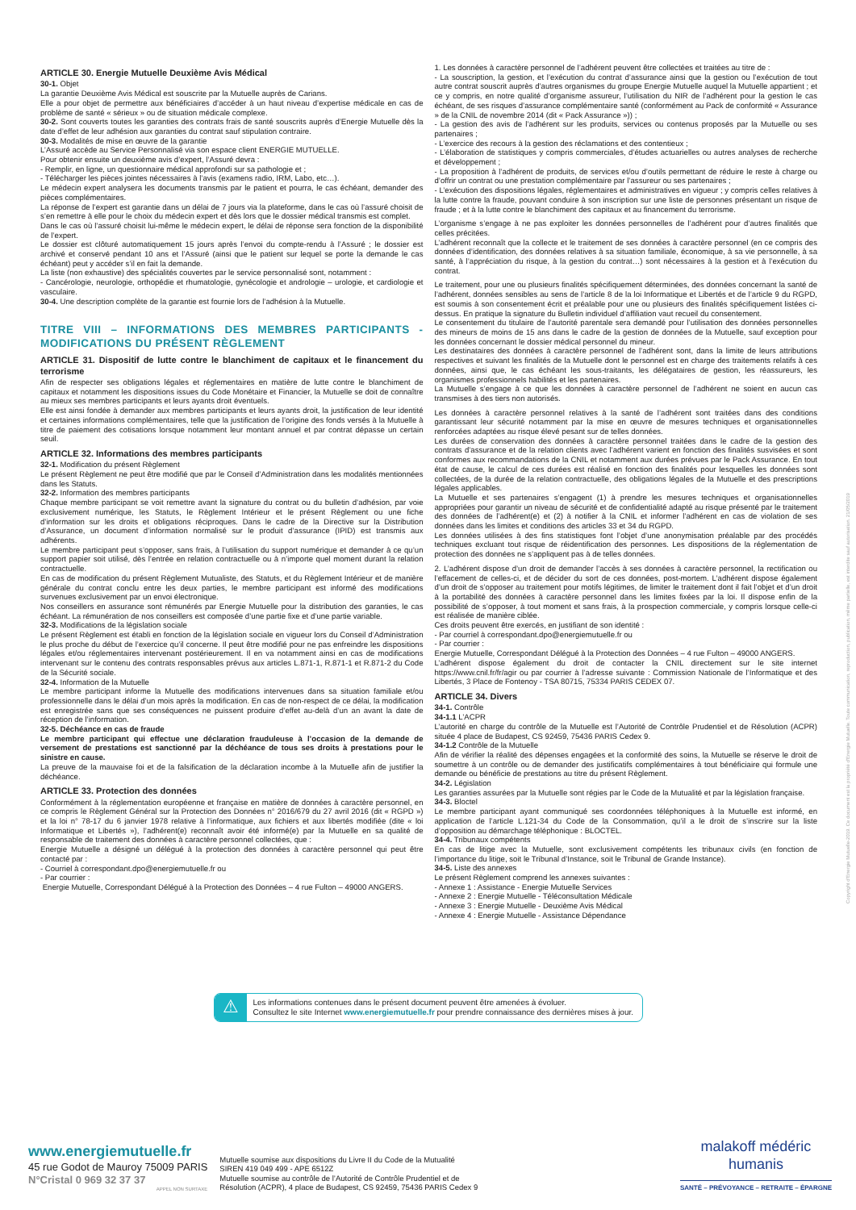ARTICLE 30. Energie Mutuelle Deuxième Avis Médical
30-1. Objet
La garantie Deuxième Avis Médical est souscrite par la Mutuelle auprès de Carians.
Elle a pour objet de permettre aux bénéficiaires d’accéder à un haut niveau d’expertise médicale en cas de problème de santé « sérieux » ou de situation médicale complexe.
30-2. Sont couverts toutes les garanties des contrats frais de santé souscrits auprès d’Energie Mutuelle dès la date d’effet de leur adhésion aux garanties du contrat sauf stipulation contraire.
30-3. Modalités de mise en œuvre de la garantie
L’Assuré accède au Service Personnalisé via son espace client ENERGIE MUTUELLE.
Pour obtenir ensuite un deuxième avis d’expert, l’Assuré devra :
- Remplir, en ligne, un questionnaire médical approfondi sur sa pathologie et ;
- Télécharger les pièces jointes nécessaires à l’avis (examens radio, IRM, Labo, etc…).
Le médecin expert analysera les documents transmis par le patient et pourra, le cas échéant, demander des pièces complémentaires.
La réponse de l’expert est garantie dans un délai de 7 jours via la plateforme, dans le cas où l’assuré choisit de s’en remettre à elle pour le choix du médecin expert et dès lors que le dossier médical transmis est complet.
Dans le cas où l’assuré choisit lui-même le médecin expert, le délai de réponse sera fonction de la disponibilité de l’expert.
Le dossier est clôturé automatiquement 15 jours après l’envoi du compte-rendu à l’Assuré ; le dossier est archivé et conservé pendant 10 ans et l’Assuré (ainsi que le patient sur lequel se porte la demande le cas échéant) peut y accéder s’il en fait la demande.
La liste (non exhaustive) des spécialités couvertes par le service personnalisé sont, notamment :
- Cancérologie, neurologie, orthopédie et rhumatologie, gynécologie et andrologie – urologie, et cardiologie et vasculaire.
30-4. Une description complète de la garantie est fournie lors de l’adhésion à la Mutuelle.
TITRE VIII – INFORMATIONS DES MEMBRES PARTICIPANTS - MODIFICATIONS DU PRÉSENT RÈGLEMENT
ARTICLE 31. Dispositif de lutte contre le blanchiment de capitaux et le financement du terrorisme
Afin de respecter ses obligations légales et réglementaires en matière de lutte contre le blanchiment de capitaux et notamment les dispositions issues du Code Monétaire et Financier, la Mutuelle se doit de connaître au mieux ses membres participants et leurs ayants droit éventuels.
Elle est ainsi fondée à demander aux membres participants et leurs ayants droit, la justification de leur identité et certaines informations complémentaires, telle que la justification de l’origine des fonds versés à la Mutuelle à titre de paiement des cotisations lorsque notamment leur montant annuel et par contrat dépasse un certain seuil.
ARTICLE 32. Informations des membres participants
32-1. Modification du présent Règlement
Le présent Règlement ne peut être modifié que par le Conseil d’Administration dans les modalités mentionnées dans les Statuts.
32-2. Information des membres participants
Chaque membre participant se voit remettre avant la signature du contrat ou du bulletin d’adhésion, par voie exclusivement numérique, les Statuts, le Règlement Intérieur et le présent Règlement ou une fiche d’information sur les droits et obligations réciproques. Dans le cadre de la Directive sur la Distribution d’Assurance, un document d’information normalisé sur le produit d’assurance (IPID) est transmis aux adhérents.
Le membre participant peut s’opposer, sans frais, à l’utilisation du support numérique et demander à ce qu’un support papier soit utilisé, dès l’entrée en relation contractuelle ou à n’importe quel moment durant la relation contractuelle.
En cas de modification du présent Règlement Mutualiste, des Statuts, et du Règlement Intérieur et de manière générale du contrat conclu entre les deux parties, le membre participant est informé des modifications survenues exclusivement par un envoi électronique.
Nos conseillers en assurance sont rémunérés par Energie Mutuelle pour la distribution des garanties, le cas échéant. La rémunération de nos conseillers est composée d’une partie fixe et d’une partie variable.
32-3. Modifications de la législation sociale
Le présent Règlement est établi en fonction de la législation sociale en vigueur lors du Conseil d’Administration le plus proche du début de l’exercice qu’il concerne. Il peut être modifié pour ne pas enfreindre les dispositions légales et/ou réglementaires intervenant postérieurement. Il en va notamment ainsi en cas de modifications intervenant sur le contenu des contrats responsables prévus aux articles L.871-1, R.871-1 et R.871-2 du Code de la Sécurité sociale.
32-4. Information de la Mutuelle
Le membre participant informe la Mutuelle des modifications intervenues dans sa situation familiale et/ou professionnelle dans le délai d’un mois après la modification. En cas de non-respect de ce délai, la modification est enregistrée sans que ses conséquences ne puissent produire d’effet au-delà d’un an avant la date de réception de l’information.
32-5. Déchéance en cas de fraude
Le membre participant qui effectue une déclaration frauduleuse à l’occasion de la demande de versement de prestations est sanctionné par la déchéance de tous ses droits à prestations pour le sinistre en cause.
La preuve de la mauvaise foi et de la falsification de la déclaration incombe à la Mutuelle afin de justifier la déchéance.
ARTICLE 33. Protection des données
Conformément à la réglementation européenne et française en matière de données à caractère personnel, en ce compris le Règlement Général sur la Protection des Données n° 2016/679 du 27 avril 2016 (dit « RGPD ») et la loi n° 78-17 du 6 janvier 1978 relative à l’informatique, aux fichiers et aux libertés modifiée (dite « loi Informatique et Libertés »), l’adhérent(e) reconnaît avoir été informé(e) par la Mutuelle en sa qualité de responsable de traitement des données à caractère personnel collectées, que :
Energie Mutuelle a désigné un délégué à la protection des données à caractère personnel qui peut être contacté par :
- Courriel à correspondant.dpo@energiemutuelle.fr ou
- Par courrier :
Energie Mutuelle, Correspondant Délégué à la Protection des Données – 4 rue Fulton – 49000 ANGERS.
1. Les données à caractère personnel de l’adhérent peuvent être collectées et traitées au titre de :
- La souscription, la gestion, et l’exécution du contrat d’assurance ainsi que la gestion ou l’exécution de tout autre contrat souscrit auprès d’autres organismes du groupe Energie Mutuelle auquel la Mutuelle appartient ; et ce y compris, en notre qualité d’organisme assureur, l’utilisation du NIR de l’adhérent pour la gestion le cas échéant, de ses risques d’assurance complémentaire santé (conformément au Pack de conformité « Assurance » de la CNIL de novembre 2014 (dit « Pack Assurance »)) ;
- La gestion des avis de l’adhérent sur les produits, services ou contenus proposés par la Mutuelle ou ses partenaires ;
- L’exercice des recours à la gestion des réclamations et des contentieux ;
- L’élaboration de statistiques y compris commerciales, d’études actuarielles ou autres analyses de recherche et développement ;
- La proposition à l’adhérent de produits, de services et/ou d’outils permettant de réduire le reste à charge ou d’offrir un contrat ou une prestation complémentaire par l’assureur ou ses partenaires ;
- L’exécution des dispositions légales, réglementaires et administratives en vigueur ; y compris celles relatives à la lutte contre la fraude, pouvant conduire à son inscription sur une liste de personnes présentant un risque de fraude ; et à la lutte contre le blanchiment des capitaux et au financement du terrorisme.
L’organisme s’engage à ne pas exploiter les données personnelles de l’adhérent pour d’autres finalités que celles précitées.
L’adhérent reconnaît que la collecte et le traitement de ses données à caractère personnel (en ce compris des données d’identification, des données relatives à sa situation familiale, économique, à sa vie personnelle, à sa santé, à l’appréciation du risque, à la gestion du contrat…) sont nécessaires à la gestion et à l’exécution du contrat.
Le traitement, pour une ou plusieurs finalités spécifiquement déterminées, des données concernant la santé de l’adhérent, données sensibles au sens de l’article 8 de la loi Informatique et Libertés et de l’article 9 du RGPD, est soumis à son consentement écrit et préalable pour une ou plusieurs des finalités spécifiquement listées ci-dessus. En pratique la signature du Bulletin individuel d’affiliation vaut recueil du consentement.
Le consentement du titulaire de l’autorité parentale sera demandé pour l’utilisation des données personnelles des mineurs de moins de 15 ans dans le cadre de la gestion de données de la Mutuelle, sauf exception pour les données concernant le dossier médical personnel du mineur.
Les destinataires des données à caractère personnel de l’adhérent sont, dans la limite de leurs attributions respectives et suivant les finalités de la Mutuelle dont le personnel est en charge des traitements relatifs à ces données, ainsi que, le cas échéant les sous-traitants, les délégataires de gestion, les réassureurs, les organismes professionnels habilités et les partenaires.
La Mutuelle s’engage à ce que les données à caractère personnel de l’adhérent ne soient en aucun cas transmises à des tiers non autorisés.
Les données à caractère personnel relatives à la santé de l’adhérent sont traitées dans des conditions garantissant leur sécurité notamment par la mise en œuvre de mesures techniques et organisationnelles renforcées adaptées au risque élevé pesant sur de telles données.
Les durées de conservation des données à caractère personnel traitées dans le cadre de la gestion des contrats d’assurance et de la relation clients avec l’adhérent varient en fonction des finalités susvisées et sont conformes aux recommandations de la CNIL et notamment aux durées prévues par le Pack Assurance. En tout état de cause, le calcul de ces durées est réalisé en fonction des finalités pour lesquelles les données sont collectées, de la durée de la relation contractuelle, des obligations légales de la Mutuelle et des prescriptions légales applicables.
La Mutuelle et ses partenaires s’engagent (1) à prendre les mesures techniques et organisationnelles appropriées pour garantir un niveau de sécurité et de confidentialité adapté au risque présenté par le traitement des données de l’adhérent(e) et (2) à notifier à la CNIL et informer l’adhérent en cas de violation de ses données dans les limites et conditions des articles 33 et 34 du RGPD.
Les données utilisées à des fins statistiques font l’objet d’une anonymisation préalable par des procédés techniques excluant tout risque de réidentification des personnes. Les dispositions de la réglementation de protection des données ne s’appliquent pas à de telles données.
2. L’adhérent dispose d’un droit de demander l’accès à ses données à caractère personnel, la rectification ou l’effacement de celles-ci, et de décider du sort de ces données, post-mortem. L’adhérent dispose également d’un droit de s’opposer au traitement pour motifs légitimes, de limiter le traitement dont il fait l’objet et d’un droit à la portabilité des données à caractère personnel dans les limites fixées par la loi. Il dispose enfin de la possibilité de s’opposer, à tout moment et sans frais, à la prospection commerciale, y compris lorsque celle-ci est réalisée de manière ciblée.
Ces droits peuvent être exercés, en justifiant de son identité :
- Par courriel à correspondant.dpo@energiemutuelle.fr ou
- Par courrier :
Energie Mutuelle, Correspondant Délégué à la Protection des Données – 4 rue Fulton – 49000 ANGERS.
L’adhérent dispose également du droit de contacter la CNIL directement sur le site internet https://www.cnil.fr/fr/agir ou par courrier à l’adresse suivante : Commission Nationale de l’Informatique et des Libertés, 3 Place de Fontenoy - TSA 80715, 75334 PARIS CEDEX 07.
ARTICLE 34. Divers
34-1. Contrôle
34-1.1 L’ACPR
L’autorité en charge du contrôle de la Mutuelle est l’Autorité de Contrôle Prudentiel et de Résolution (ACPR) située 4 place de Budapest, CS 92459, 75436 PARIS Cedex 9.
34-1.2 Contrôle de la Mutuelle
Afin de vérifier la réalité des dépenses engagées et la conformité des soins, la Mutuelle se réserve le droit de soumettre à un contrôle ou de demander des justificatifs complémentaires à tout bénéficiaire qui formule une demande ou bénéficie de prestations au titre du présent Règlement.
34-2. Législation
Les garanties assurées par la Mutuelle sont régies par le Code de la Mutualité et par la législation française.
34-3. Bloctel
Le membre participant ayant communiqué ses coordonnées téléphoniques à la Mutuelle est informé, en application de l’article L.121-34 du Code de la Consommation, qu’il a le droit de s’inscrire sur la liste d’opposition au démarchage téléphonique : BLOCTEL.
34-4. Tribunaux compétents
En cas de litige avec la Mutuelle, sont exclusivement compétents les tribunaux civils (en fonction de l’importance du litige, soit le Tribunal d’Instance, soit le Tribunal de Grande Instance).
34-5. Liste des annexes
Le présent Règlement comprend les annexes suivantes :
- Annexe 1 : Assistance - Energie Mutuelle Services
- Annexe 2 : Energie Mutuelle - Téléconsultation Médicale
- Annexe 3 : Energie Mutuelle - Deuxième Avis Médical
- Annexe 4 : Energie Mutuelle - Assistance Dépendance
⚠
Les informations contenues dans le présent document peuvent être amenées à évoluer.
Consultez le site Internet www.energiemutuelle.fr pour prendre connaissance des dernières mises à jour.
Copyright d’Energie Mutuelle-2019. Ce document est la propriété d’Energie Mutuelle. Toute communication, reproduction, publication, même partielle, est interdite sauf autorisation. 21/05/2019
www.energiemutuelle.fr
45 rue Godot de Mauroy 75009 PARIS
N°Cristal 0 969 32 37 37
APPEL NON SURTAXE
Mutuelle soumise aux dispositions du Livre II du Code de la Mutualité
SIREN 419 049 499 - APE 6512Z
Mutuelle soumise au contrôle de l’Autorité de Contrôle Prudentiel et de
Résolution (ACPR), 4 place de Budapest, CS 92459, 75436 PARIS Cedex 9
malakoff médéric
humanis
SANTÉ – PRÉVOYANCE – RETRAITE – ÉPARGNE